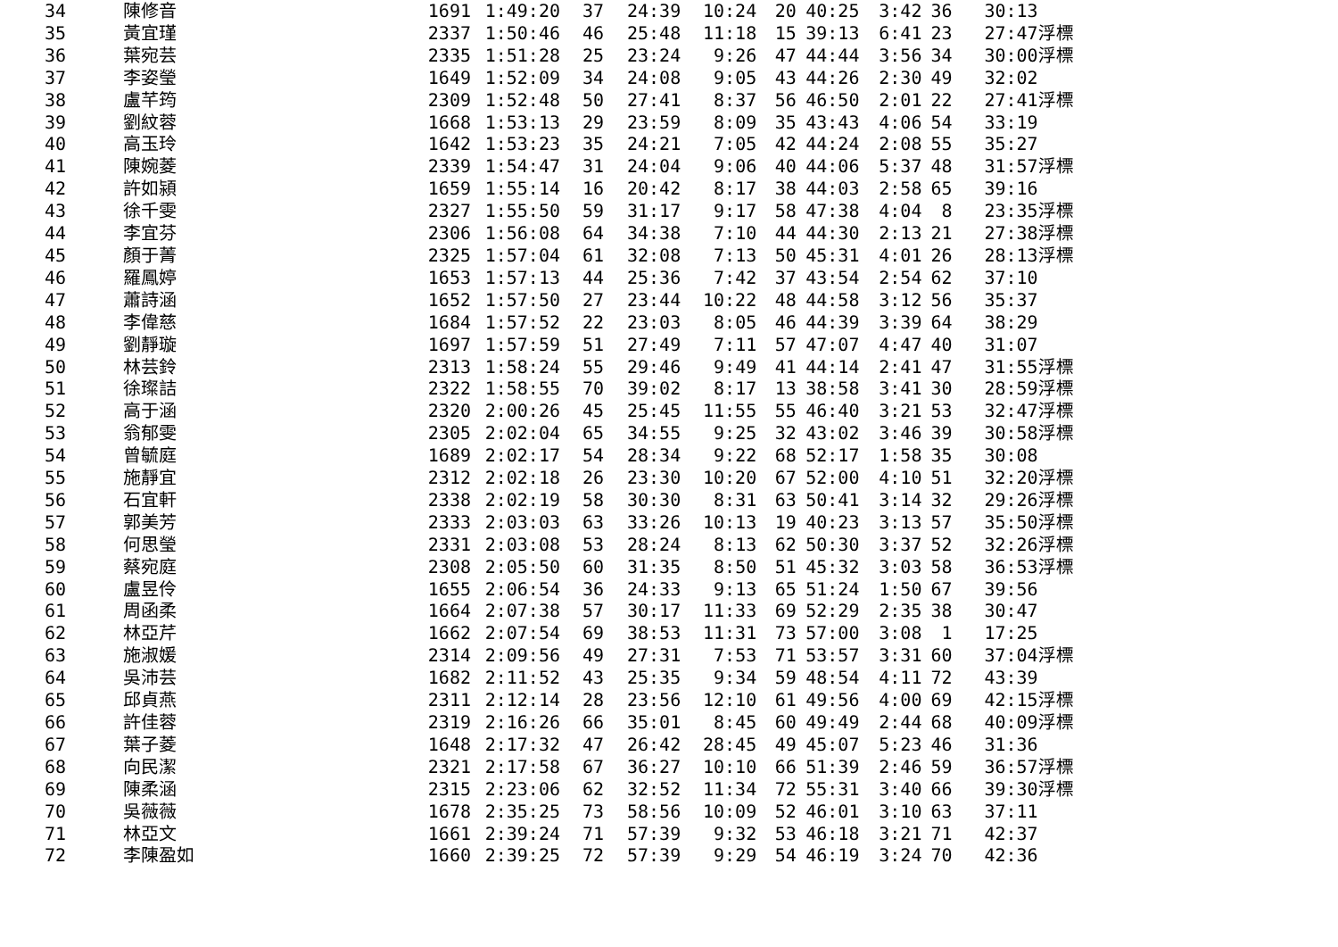| 34 | 陳修音 | 1691 | 1:49:20 | 37 | 24:39 | 10:24 | 20 | 40:25 | 3:42 | 36 | 30:13 | |
| 35 | 黃宜瑾 | 2337 | 1:50:46 | 46 | 25:48 | 11:18 | 15 | 39:13 | 6:41 | 23 | 27:47 | 浮標 |
| 36 | 葉宛芸 | 2335 | 1:51:28 | 25 | 23:24 | 9:26 | 47 | 44:44 | 3:56 | 34 | 30:00 | 浮標 |
| 37 | 李姿瑩 | 1649 | 1:52:09 | 34 | 24:08 | 9:05 | 43 | 44:26 | 2:30 | 49 | 32:02 | |
| 38 | 盧芊筠 | 2309 | 1:52:48 | 50 | 27:41 | 8:37 | 56 | 46:50 | 2:01 | 22 | 27:41 | 浮標 |
| 39 | 劉紋蓉 | 1668 | 1:53:13 | 29 | 23:59 | 8:09 | 35 | 43:43 | 4:06 | 54 | 33:19 | |
| 40 | 高玉玲 | 1642 | 1:53:23 | 35 | 24:21 | 7:05 | 42 | 44:24 | 2:08 | 55 | 35:27 | |
| 41 | 陳婉菱 | 2339 | 1:54:47 | 31 | 24:04 | 9:06 | 40 | 44:06 | 5:37 | 48 | 31:57 | 浮標 |
| 42 | 許如潁 | 1659 | 1:55:14 | 16 | 20:42 | 8:17 | 38 | 44:03 | 2:58 | 65 | 39:16 | |
| 43 | 徐千雯 | 2327 | 1:55:50 | 59 | 31:17 | 9:17 | 58 | 47:38 | 4:04 | 8 | 23:35 | 浮標 |
| 44 | 李宜芬 | 2306 | 1:56:08 | 64 | 34:38 | 7:10 | 44 | 44:30 | 2:13 | 21 | 27:38 | 浮標 |
| 45 | 顏于菁 | 2325 | 1:57:04 | 61 | 32:08 | 7:13 | 50 | 45:31 | 4:01 | 26 | 28:13 | 浮標 |
| 46 | 羅鳳婷 | 1653 | 1:57:13 | 44 | 25:36 | 7:42 | 37 | 43:54 | 2:54 | 62 | 37:10 | |
| 47 | 蕭詩涵 | 1652 | 1:57:50 | 27 | 23:44 | 10:22 | 48 | 44:58 | 3:12 | 56 | 35:37 | |
| 48 | 李偉慈 | 1684 | 1:57:52 | 22 | 23:03 | 8:05 | 46 | 44:39 | 3:39 | 64 | 38:29 | |
| 49 | 劉靜璇 | 1697 | 1:57:59 | 51 | 27:49 | 7:11 | 57 | 47:07 | 4:47 | 40 | 31:07 | |
| 50 | 林芸鈴 | 2313 | 1:58:24 | 55 | 29:46 | 9:49 | 41 | 44:14 | 2:41 | 47 | 31:55 | 浮標 |
| 51 | 徐璨詰 | 2322 | 1:58:55 | 70 | 39:02 | 8:17 | 13 | 38:58 | 3:41 | 30 | 28:59 | 浮標 |
| 52 | 高于涵 | 2320 | 2:00:26 | 45 | 25:45 | 11:55 | 55 | 46:40 | 3:21 | 53 | 32:47 | 浮標 |
| 53 | 翁郁雯 | 2305 | 2:02:04 | 65 | 34:55 | 9:25 | 32 | 43:02 | 3:46 | 39 | 30:58 | 浮標 |
| 54 | 曾毓庭 | 1689 | 2:02:17 | 54 | 28:34 | 9:22 | 68 | 52:17 | 1:58 | 35 | 30:08 | |
| 55 | 施靜宜 | 2312 | 2:02:18 | 26 | 23:30 | 10:20 | 67 | 52:00 | 4:10 | 51 | 32:20 | 浮標 |
| 56 | 石宜軒 | 2338 | 2:02:19 | 58 | 30:30 | 8:31 | 63 | 50:41 | 3:14 | 32 | 29:26 | 浮標 |
| 57 | 郭美芳 | 2333 | 2:03:03 | 63 | 33:26 | 10:13 | 19 | 40:23 | 3:13 | 57 | 35:50 | 浮標 |
| 58 | 何思瑩 | 2331 | 2:03:08 | 53 | 28:24 | 8:13 | 62 | 50:30 | 3:37 | 52 | 32:26 | 浮標 |
| 59 | 蔡宛庭 | 2308 | 2:05:50 | 60 | 31:35 | 8:50 | 51 | 45:32 | 3:03 | 58 | 36:53 | 浮標 |
| 60 | 盧昱伶 | 1655 | 2:06:54 | 36 | 24:33 | 9:13 | 65 | 51:24 | 1:50 | 67 | 39:56 | |
| 61 | 周函柔 | 1664 | 2:07:38 | 57 | 30:17 | 11:33 | 69 | 52:29 | 2:35 | 38 | 30:47 | |
| 62 | 林亞芹 | 1662 | 2:07:54 | 69 | 38:53 | 11:31 | 73 | 57:00 | 3:08 | 1 | 17:25 | |
| 63 | 施淑媛 | 2314 | 2:09:56 | 49 | 27:31 | 7:53 | 71 | 53:57 | 3:31 | 60 | 37:04 | 浮標 |
| 64 | 吳沛芸 | 1682 | 2:11:52 | 43 | 25:35 | 9:34 | 59 | 48:54 | 4:11 | 72 | 43:39 | |
| 65 | 邱貞燕 | 2311 | 2:12:14 | 28 | 23:56 | 12:10 | 61 | 49:56 | 4:00 | 69 | 42:15 | 浮標 |
| 66 | 許佳蓉 | 2319 | 2:16:26 | 66 | 35:01 | 8:45 | 60 | 49:49 | 2:44 | 68 | 40:09 | 浮標 |
| 67 | 葉子菱 | 1648 | 2:17:32 | 47 | 26:42 | 28:45 | 49 | 45:07 | 5:23 | 46 | 31:36 | |
| 68 | 向民潔 | 2321 | 2:17:58 | 67 | 36:27 | 10:10 | 66 | 51:39 | 2:46 | 59 | 36:57 | 浮標 |
| 69 | 陳柔涵 | 2315 | 2:23:06 | 62 | 32:52 | 11:34 | 72 | 55:31 | 3:40 | 66 | 39:30 | 浮標 |
| 70 | 吳薇薇 | 1678 | 2:35:25 | 73 | 58:56 | 10:09 | 52 | 46:01 | 3:10 | 63 | 37:11 | |
| 71 | 林亞文 | 1661 | 2:39:24 | 71 | 57:39 | 9:32 | 53 | 46:18 | 3:21 | 71 | 42:37 | |
| 72 | 李陳盈如 | 1660 | 2:39:25 | 72 | 57:39 | 9:29 | 54 | 46:19 | 3:24 | 70 | 42:36 | |